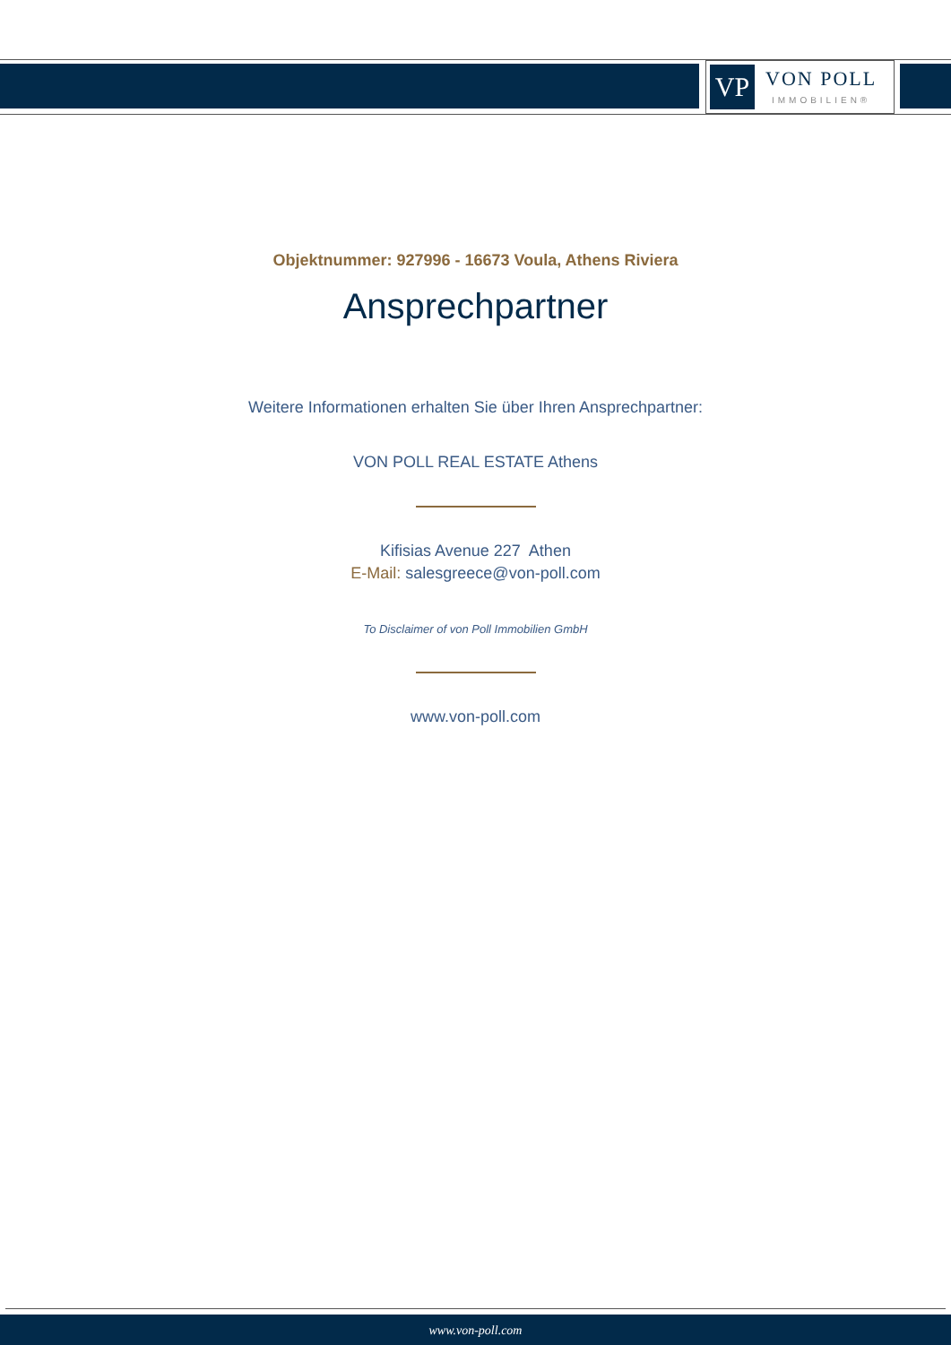VP
VON POLL
IMMOBILIEN®
Objektnummer: 927996 - 16673 Voula, Athens Riviera
Ansprechpartner
Weitere Informationen erhalten Sie über Ihren Ansprechpartner:
VON POLL REAL ESTATE Athens
Kifisias Avenue 227 Athen
E-Mail: salesgreece@von-poll.com
To Disclaimer of von Poll Immobilien GmbH
www.von-poll.com
www.von-poll.com